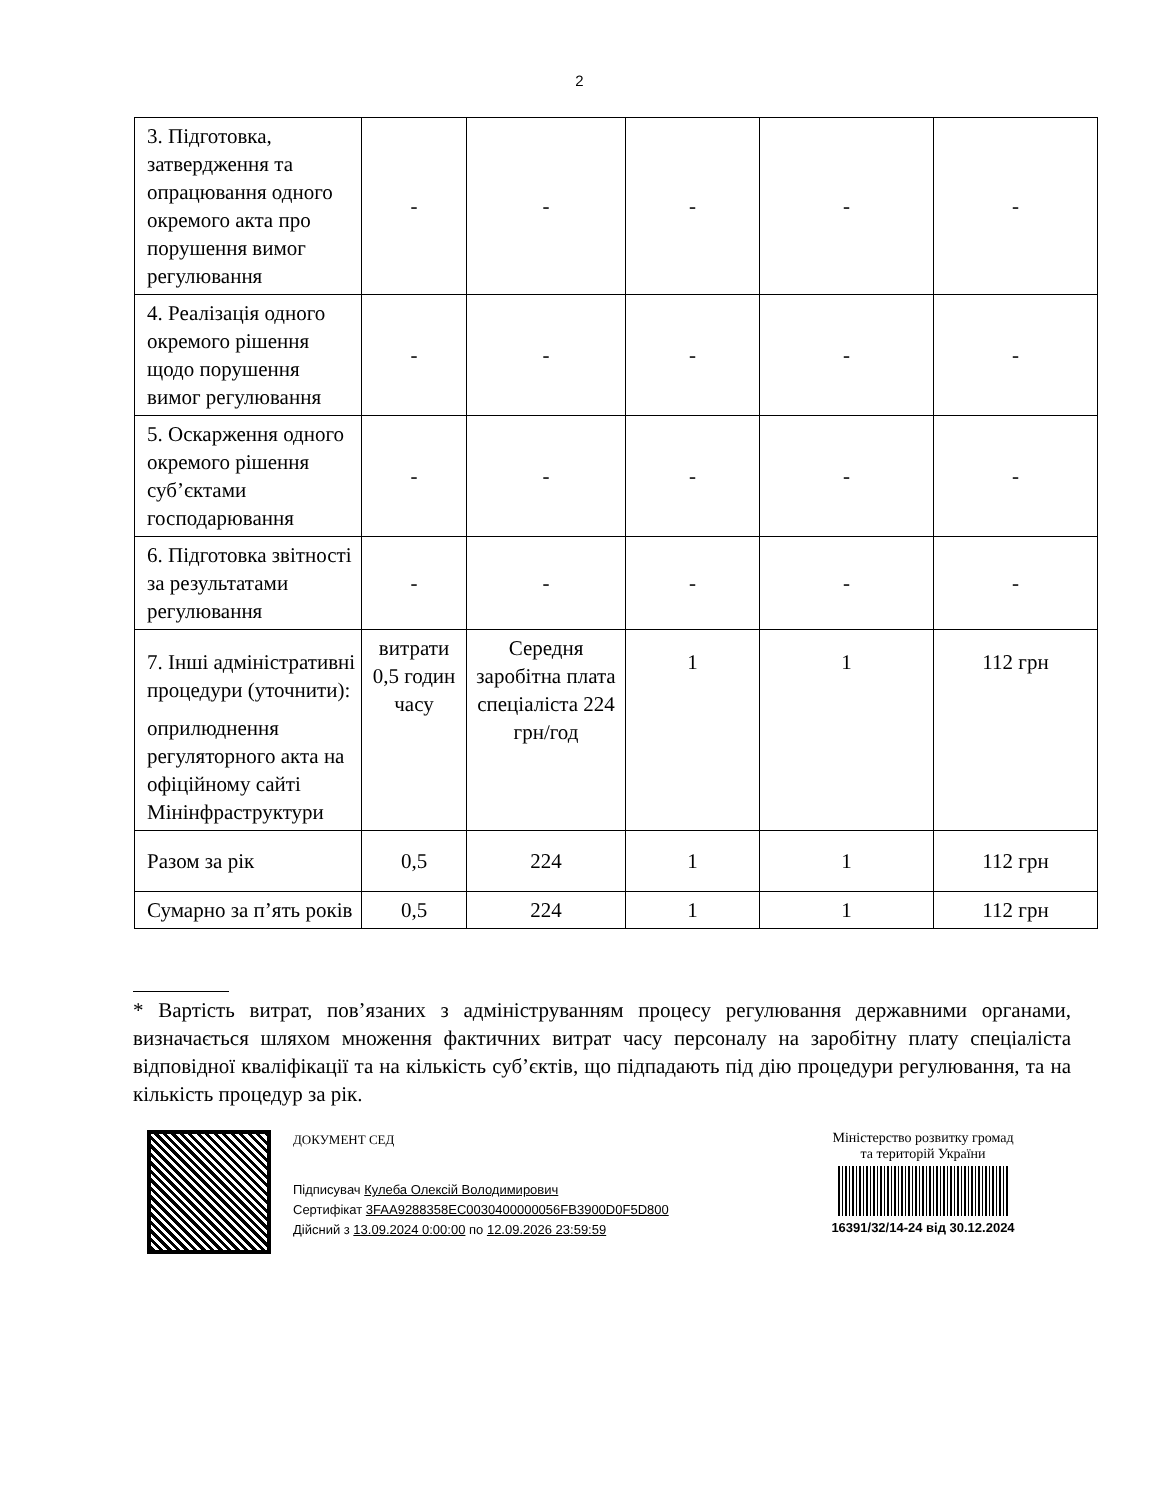2
| 3. Підготовка, затвердження та опрацювання одного окремого акта про порушення вимог регулювання | - | - | - | - | - |
| 4. Реалізація одного окремого рішення щодо порушення вимог регулювання | - | - | - | - | - |
| 5. Оскарження одного окремого рішення суб’єктами господарювання | - | - | - | - | - |
| 6. Підготовка звітності за результатами регулювання | - | - | - | - | - |
| 7. Інші адміністративні процедури (уточнити): оприлюднення регуляторного акта на офіційному сайті Мінінфраструктури | витрати 0,5 годин часу | Середня заробітна плата спеціаліста 224 грн/год | 1 | 1 | 112 грн |
| Разом за рік | 0,5 | 224 | 1 | 1 | 112 грн |
| Сумарно за п’ять років | 0,5 | 224 | 1 | 1 | 112 грн |
* Вартість витрат, пов’язаних з адмініструванням процесу регулювання державними органами, визначається шляхом множення фактичних витрат часу персоналу на заробітну плату спеціаліста відповідної кваліфікації та на кількість суб’єктів, що підпадають під дію процедури регулювання, та на кількість процедур за рік.
ДОКУМЕНТ СЕД
Підписувач Кулеба Олексій Володимирович
Сертифікат 3FAA9288358EC0030400000056FB3900D0F5D800
Дійсний з 13.09.2024 0:00:00 по 12.09.2026 23:59:59
Міністерство розвитку громад
та територій України
16391/32/14-24 від 30.12.2024